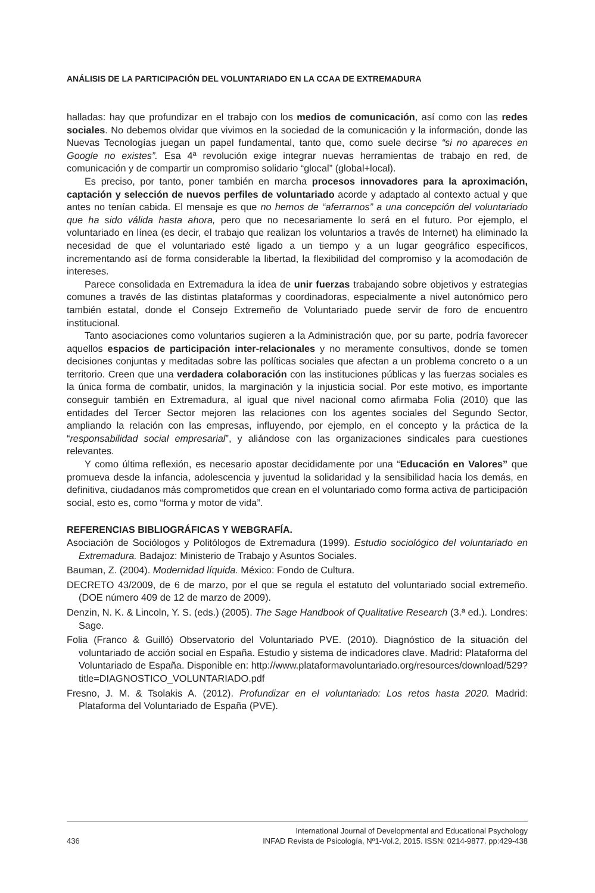ANÁLISIS DE LA PARTICIPACIÓN DEL VOLUNTARIADO EN LA CCAA DE EXTREMADURA
halladas: hay que profundizar en el trabajo con los medios de comunicación, así como con las redes sociales. No debemos olvidar que vivimos en la sociedad de la comunicación y la información, donde las Nuevas Tecnologías juegan un papel fundamental, tanto que, como suele decirse “si no apareces en Google no existes”. Esa 4ª revolución exige integrar nuevas herramientas de trabajo en red, de comunicación y de compartir un compromiso solidario “glocal” (global+local).
Es preciso, por tanto, poner también en marcha procesos innovadores para la aproximación, captación y selección de nuevos perfiles de voluntariado acorde y adaptado al contexto actual y que antes no tenían cabida. El mensaje es que no hemos de “aferrarnos” a una concepción del voluntariado que ha sido válida hasta ahora, pero que no necesariamente lo será en el futuro. Por ejemplo, el voluntariado en línea (es decir, el trabajo que realizan los voluntarios a través de Internet) ha eliminado la necesidad de que el voluntariado esté ligado a un tiempo y a un lugar geográfico específicos, incrementando así de forma considerable la libertad, la flexibilidad del compromiso y la acomodación de intereses.
Parece consolidada en Extremadura la idea de unir fuerzas trabajando sobre objetivos y estrategias comunes a través de las distintas plataformas y coordinadoras, especialmente a nivel autonómico pero también estatal, donde el Consejo Extremeño de Voluntariado puede servir de foro de encuentro institucional.
Tanto asociaciones como voluntarios sugieren a la Administración que, por su parte, podría favorecer aquellos espacios de participación inter-relacionales y no meramente consultivos, donde se tomen decisiones conjuntas y meditadas sobre las políticas sociales que afectan a un problema concreto o a un territorio. Creen que una verdadera colaboración con las instituciones públicas y las fuerzas sociales es la única forma de combatir, unidos, la marginación y la injusticia social. Por este motivo, es importante conseguir también en Extremadura, al igual que nivel nacional como afirmaba Folia (2010) que las entidades del Tercer Sector mejoren las relaciones con los agentes sociales del Segundo Sector, ampliando la relación con las empresas, influyendo, por ejemplo, en el concepto y la práctica de la “responsabilidad social empresarial”, y aliándose con las organizaciones sindicales para cuestiones relevantes.
Y como última reflexión, es necesario apostar decididamente por una “Educación en Valores” que promueva desde la infancia, adolescencia y juventud la solidaridad y la sensibilidad hacia los demás, en definitiva, ciudadanos más comprometidos que crean en el voluntariado como forma activa de participación social, esto es, como “forma y motor de vida”.
REFERENCIAS BIBLIOGRÁFICAS Y WEBGRAFÍA.
Asociación de Sociólogos y Politólogos de Extremadura (1999). Estudio sociológico del voluntariado en Extremadura. Badajoz: Ministerio de Trabajo y Asuntos Sociales.
Bauman, Z. (2004). Modernidad líquida. México: Fondo de Cultura.
DECRETO 43/2009, de 6 de marzo, por el que se regula el estatuto del voluntariado social extremeño. (DOE número 409 de 12 de marzo de 2009).
Denzin, N. K. & Lincoln, Y. S. (eds.) (2005). The Sage Handbook of Qualitative Research (3.ª ed.). Londres: Sage.
Folia (Franco & Guilló) Observatorio del Voluntariado PVE. (2010). Diagnóstico de la situación del voluntariado de acción social en España. Estudio y sistema de indicadores clave. Madrid: Plataforma del Voluntariado de España. Disponible en: http://www.plataformavoluntariado.org/resources/download/529?title=DIAGNOSTICO_VOLUNTARIADO.pdf
Fresno, J. M. & Tsolakis A. (2012). Profundizar en el voluntariado: Los retos hasta 2020. Madrid: Plataforma del Voluntariado de España (PVE).
436 International Journal of Developmental and Educational Psychology
INFAD Revista de Psicología, Nº1-Vol.2, 2015. ISSN: 0214-9877. pp:429-438